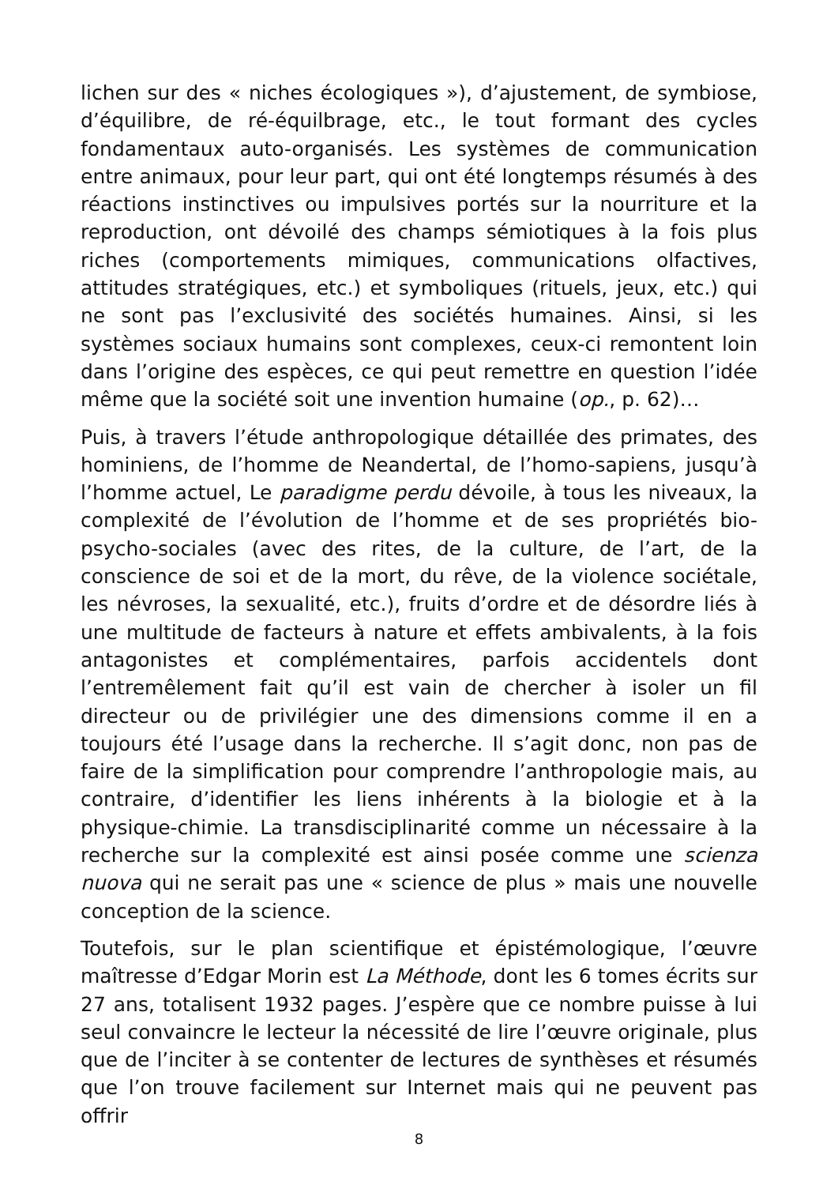lichen sur des « niches écologiques »), d’ajustement, de symbiose, d’équilibre, de ré-équilbrage, etc., le tout formant des cycles fondamentaux auto-organisés. Les systèmes de communication entre animaux, pour leur part, qui ont été longtemps résumés à des réactions instinctives ou impulsives portés sur la nourriture et la reproduction, ont dévoilé des champs sémiotiques à la fois plus riches (comportements mimiques, communications olfactives, attitudes stratégiques, etc.) et symboliques (rituels, jeux, etc.) qui ne sont pas l’exclusivité des sociétés humaines. Ainsi, si les systèmes sociaux humains sont complexes, ceux-ci remontent loin dans l’origine des espèces, ce qui peut remettre en question l’idée même que la société soit une invention humaine (op., p. 62)…
Puis, à travers l’étude anthropologique détaillée des primates, des hominiens, de l’homme de Neandertal, de l’homo-sapiens, jusqu’à l’homme actuel, Le paradigme perdu dévoile, à tous les niveaux, la complexité de l’évolution de l’homme et de ses propriétés bio-psycho-sociales (avec des rites, de la culture, de l’art, de la conscience de soi et de la mort, du rêve, de la violence sociétale, les névroses, la sexualité, etc.), fruits d’ordre et de désordre liés à une multitude de facteurs à nature et effets ambivalents, à la fois antagonistes et complémentaires, parfois accidentels dont l’entremêlement fait qu’il est vain de chercher à isoler un fil directeur ou de privilégier une des dimensions comme il en a toujours été l’usage dans la recherche. Il s’agit donc, non pas de faire de la simplification pour comprendre l’anthropologie mais, au contraire, d’identifier les liens inhérents à la biologie et à la physique-chimie. La transdisciplinarité comme un nécessaire à la recherche sur la complexité est ainsi posée comme une scienza nuova qui ne serait pas une « science de plus » mais une nouvelle conception de la science.
Toutefois, sur le plan scientifique et épistémologique, l’œuvre maîtresse d’Edgar Morin est La Méthode, dont les 6 tomes écrits sur 27 ans, totalisent 1932 pages. J’espère que ce nombre puisse à lui seul convaincre le lecteur la nécessité de lire l’œuvre originale, plus que de l’inciter à se contenter de lectures de synthèses et résumés que l’on trouve facilement sur Internet mais qui ne peuvent pas offrir
8